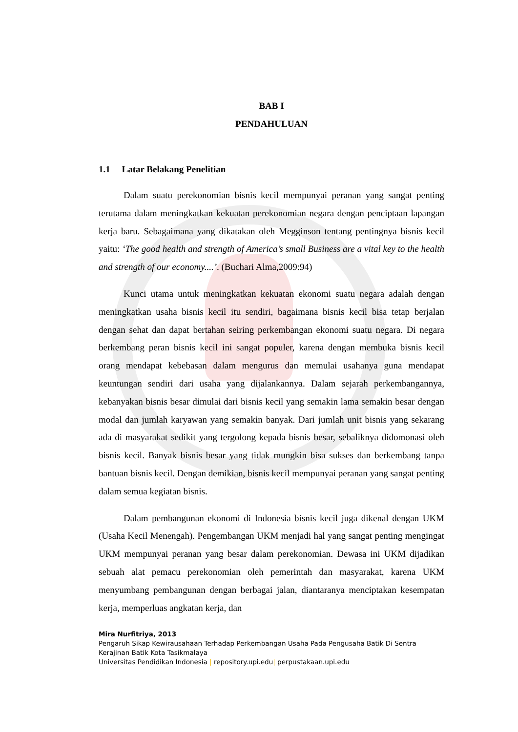BAB I
PENDAHULUAN
1.1 Latar Belakang Penelitian
Dalam suatu perekonomian bisnis kecil mempunyai peranan yang sangat penting terutama dalam meningkatkan kekuatan perekonomian negara dengan penciptaan lapangan kerja baru. Sebagaimana yang dikatakan oleh Megginson tentang pentingnya bisnis kecil yaitu: ‘The good health and strength of America’s small Business are a vital key to the health and strength of our economy....’. (Buchari Alma,2009:94)
Kunci utama untuk meningkatkan kekuatan ekonomi suatu negara adalah dengan meningkatkan usaha bisnis kecil itu sendiri, bagaimana bisnis kecil bisa tetap berjalan dengan sehat dan dapat bertahan seiring perkembangan ekonomi suatu negara. Di negara berkembang peran bisnis kecil ini sangat populer, karena dengan membuka bisnis kecil orang mendapat kebebasan dalam mengurus dan memulai usahanya guna mendapat keuntungan sendiri dari usaha yang dijalankannya. Dalam sejarah perkembangannya, kebanyakan bisnis besar dimulai dari bisnis kecil yang semakin lama semakin besar dengan modal dan jumlah karyawan yang semakin banyak. Dari jumlah unit bisnis yang sekarang ada di masyarakat sedikit yang tergolong kepada bisnis besar, sebaliknya didomonasi oleh bisnis kecil. Banyak bisnis besar yang tidak mungkin bisa sukses dan berkembang tanpa bantuan bisnis kecil. Dengan demikian, bisnis kecil mempunyai peranan yang sangat penting dalam semua kegiatan bisnis.
Dalam pembangunan ekonomi di Indonesia bisnis kecil juga dikenal dengan UKM (Usaha Kecil Menengah). Pengembangan UKM menjadi hal yang sangat penting mengingat UKM mempunyai peranan yang besar dalam perekonomian. Dewasa ini UKM dijadikan sebuah alat pemacu perekonomian oleh pemerintah dan masyarakat, karena UKM menyumbang pembangunan dengan berbagai jalan, diantaranya menciptakan kesempatan kerja, memperluas angkatan kerja, dan
Mira Nurfitriya, 2013
Pengaruh Sikap Kewirausahaan Terhadap Perkembangan Usaha Pada Pengusaha Batik Di Sentra Kerajinan Batik Kota Tasikmalaya
Universitas Pendidikan Indonesia | repository.upi.edu| perpustakaan.upi.edu